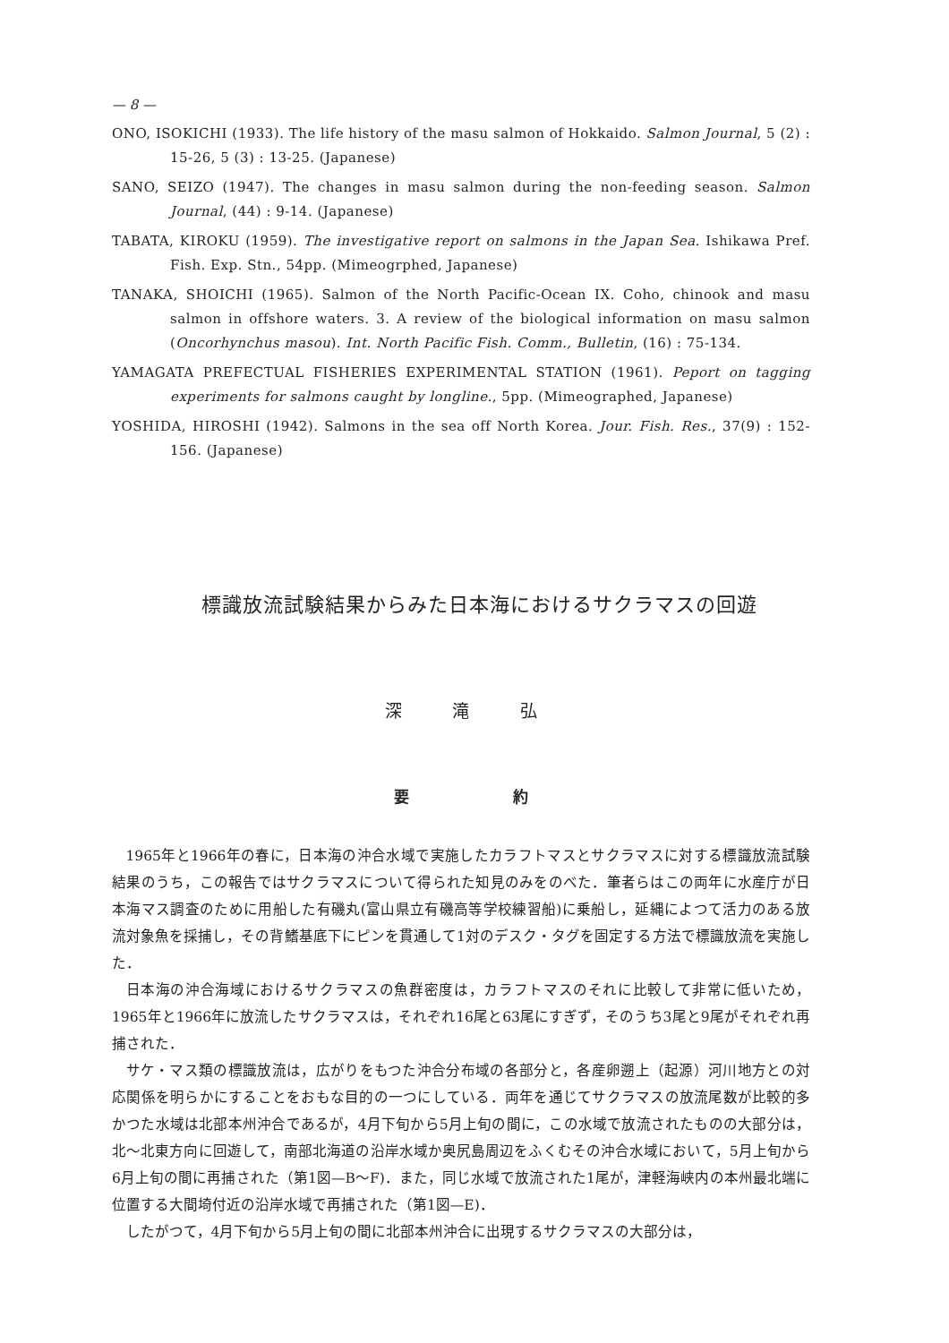— 8 —
ONO, ISOKICHI (1933). The life history of the masu salmon of Hokkaido. Salmon Journal, 5 (2) : 15-26, 5 (3) : 13-25. (Japanese)
SANO, SEIZO (1947). The changes in masu salmon during the non-feeding season. Salmon Journal, (44) : 9-14. (Japanese)
TABATA, KIROKU (1959). The investigative report on salmons in the Japan Sea. Ishikawa Pref. Fish. Exp. Stn., 54pp. (Mimeogrphed, Japanese)
TANAKA, SHOICHI (1965). Salmon of the North Pacific-Ocean IX. Coho, chinook and masu salmon in offshore waters. 3. A review of the biological information on masu salmon (Oncorhynchus masou). Int. North Pacific Fish. Comm., Bulletin, (16) : 75-134.
YAMAGATA PREFECTUAL FISHERIES EXPERIMENTAL STATION (1961). Peport on tagging experiments for salmons caught by longline., 5pp. (Mimeographed, Japanese)
YOSHIDA, HIROSHI (1942). Salmons in the sea off North Korea. Jour. Fish. Res., 37(9) : 152-156. (Japanese)
標識放流試験結果からみた日本海におけるサクラマスの回遊
深 滝 弘
要 約
1965年と1966年の春に，日本海の沖合水域で実施したカラフトマスとサクラマスに対する標識放流試験結果のうち，この報告ではサクラマスについて得られた知見のみをのべた．筆者らはこの両年に水産庁が日本海マス調査のために用船した有磯丸(富山県立有磯高等学校練習船)に乗船し，延縄によつて活力のある放流対象魚を採捕し，その背鰭基底下にピンを貫通して1対のデスク・タグを固定する方法で標識放流を実施した．
日本海の沖合海域におけるサクラマスの魚群密度は，カラフトマスのそれに比較して非常に低いため，1965年と1966年に放流したサクラマスは，それぞれ16尾と63尾にすぎず，そのうち3尾と9尾がそれぞれ再捕された．
サケ・マス類の標識放流は，広がりをもつた沖合分布域の各部分と，各産卵遡上（起源）河川地方との対応関係を明らかにすることをおもな目的の一つにしている．両年を通じてサクラマスの放流尾数が比較的多かつた水域は北部本州沖合であるが，4月下旬から5月上旬の間に，この水域で放流されたものの大部分は，北～北東方向に回遊して，南部北海道の沿岸水域か奥尻島周辺をふくむその沖合水域において，5月上旬から6月上旬の間に再捕された（第1図—B～F)．また，同じ水域で放流された1尾が，津軽海峡内の本州最北端に位置する大間埼付近の沿岸水域で再捕された（第1図—E)．
したがつて，4月下旬から5月上旬の間に北部本州沖合に出現するサクラマスの大部分は，